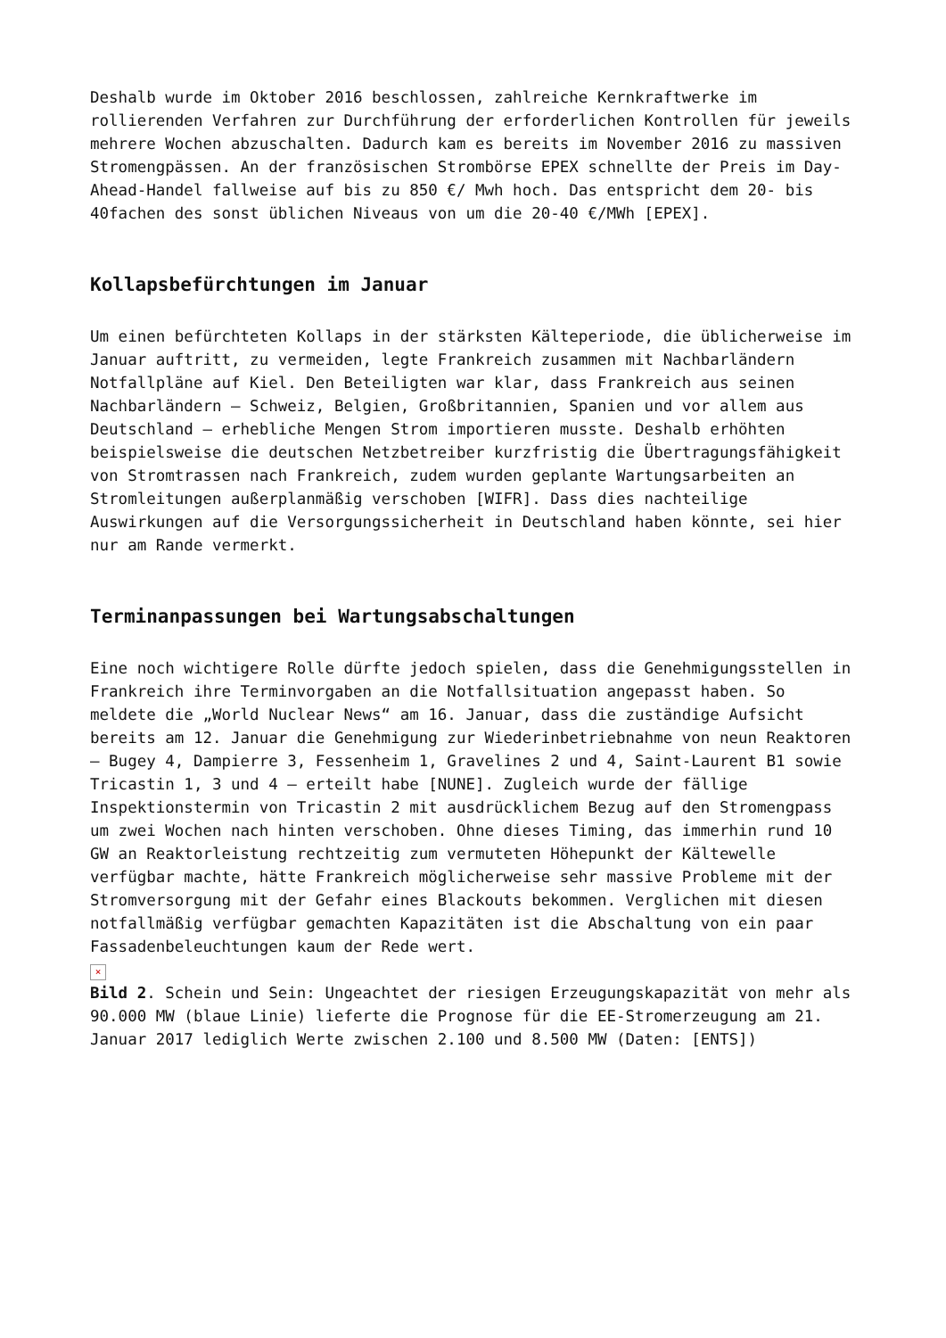Deshalb wurde im Oktober 2016 beschlossen, zahlreiche Kernkraftwerke im rollierenden Verfahren zur Durchführung der erforderlichen Kontrollen für jeweils mehrere Wochen abzuschalten. Dadurch kam es bereits im November 2016 zu massiven Stromengpässen. An der französischen Strombörse EPEX schnellte der Preis im Day-Ahead-Handel fallweise auf bis zu 850 €/ Mwh hoch. Das entspricht dem 20- bis 40fachen des sonst üblichen Niveaus von um die 20-40 €/MWh [EPEX].
Kollapsbefürchtungen im Januar
Um einen befürchteten Kollaps in der stärksten Kälteperiode, die üblicherweise im Januar auftritt, zu vermeiden, legte Frankreich zusammen mit Nachbarländern Notfallpläne auf Kiel. Den Beteiligten war klar, dass Frankreich aus seinen Nachbarländern – Schweiz, Belgien, Großbritannien, Spanien und vor allem aus Deutschland – erhebliche Mengen Strom importieren musste. Deshalb erhöhten beispielsweise die deutschen Netzbetreiber kurzfristig die Übertragungsfähigkeit von Stromtrassen nach Frankreich, zudem wurden geplante Wartungsarbeiten an Stromleitungen außerplanmäßig verschoben [WIFR]. Dass dies nachteilige Auswirkungen auf die Versorgungssicherheit in Deutschland haben könnte, sei hier nur am Rande vermerkt.
Terminanpassungen bei Wartungsabschaltungen
Eine noch wichtigere Rolle dürfte jedoch spielen, dass die Genehmigungsstellen in Frankreich ihre Terminvorgaben an die Notfallsituation angepasst haben. So meldete die „World Nuclear News“ am 16. Januar, dass die zuständige Aufsicht bereits am 12. Januar die Genehmigung zur Wiederinbetriebnahme von neun Reaktoren – Bugey 4, Dampierre 3, Fessenheim 1, Gravelines 2 und 4, Saint-Laurent B1 sowie Tricastin 1, 3 und 4 – erteilt habe [NUNE]. Zugleich wurde der fällige Inspektionstermin von Tricastin 2 mit ausdrücklichem Bezug auf den Stromengpass um zwei Wochen nach hinten verschoben. Ohne dieses Timing, das immerhin rund 10 GW an Reaktorleistung rechtzeitig zum vermuteten Höhepunkt der Kältewelle verfügbar machte, hätte Frankreich möglicherweise sehr massive Probleme mit der Stromversorgung mit der Gefahr eines Blackouts bekommen. Verglichen mit diesen notfallmäßig verfügbar gemachten Kapazitäten ist die Abschaltung von ein paar Fassadenbeleuchtungen kaum der Rede wert.
×
Bild 2. Schein und Sein: Ungeachtet der riesigen Erzeugungskapazität von mehr als 90.000 MW (blaue Linie) lieferte die Prognose für die EE-Stromerzeugung am 21. Januar 2017 lediglich Werte zwischen 2.100 und 8.500 MW (Daten: [ENTS])